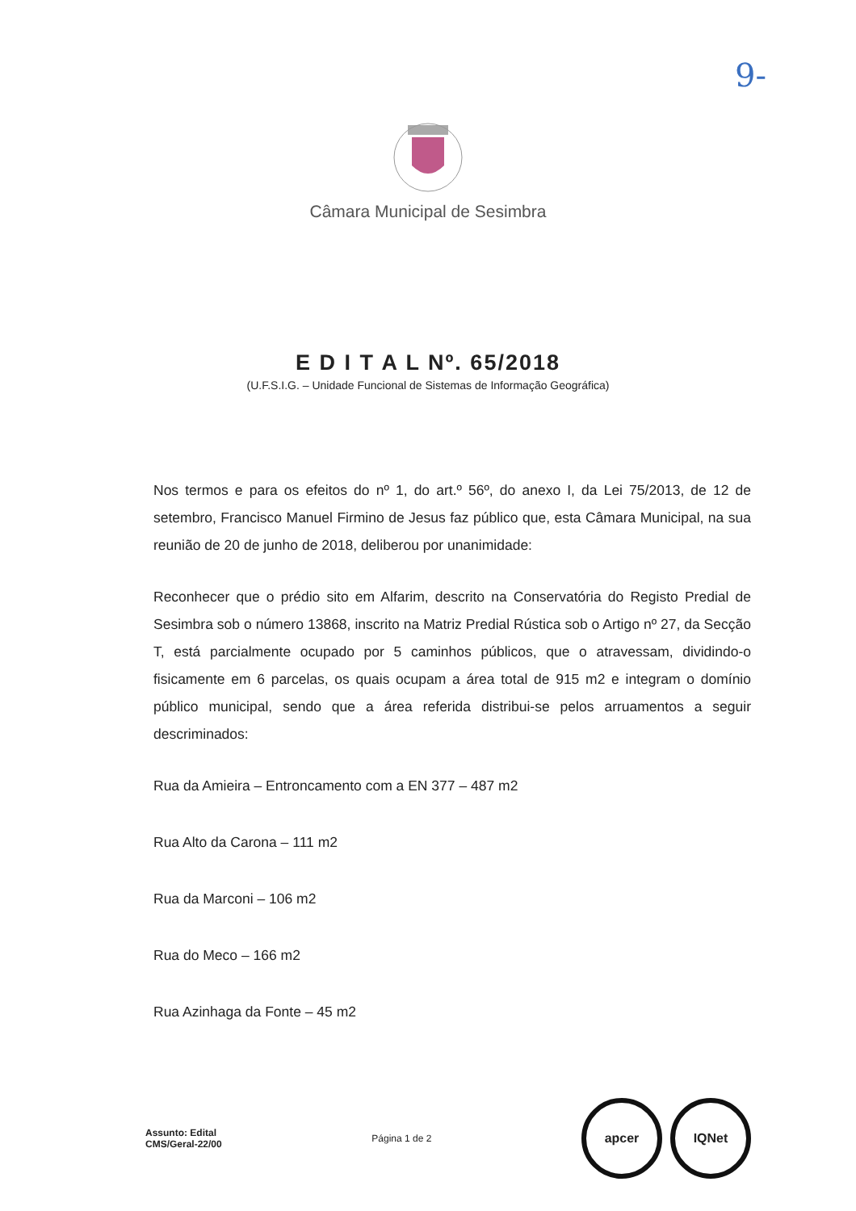9-
Câmara Municipal de Sesimbra
E D I T A L Nº. 65/2018
(U.F.S.I.G. – Unidade Funcional de Sistemas de Informação Geográfica)
Nos termos e para os efeitos do nº 1, do art.º 56º, do anexo I, da Lei 75/2013, de 12 de setembro, Francisco Manuel Firmino de Jesus faz público que, esta Câmara Municipal, na sua reunião de 20 de junho de 2018, deliberou por unanimidade:
Reconhecer que o prédio sito em Alfarim, descrito na Conservatória do Registo Predial de Sesimbra sob o número 13868, inscrito na Matriz Predial Rústica sob o Artigo nº 27, da Secção T, está parcialmente ocupado por 5 caminhos públicos, que o atravessam, dividindo-o fisicamente em 6 parcelas, os quais ocupam a área total de 915 m2 e integram o domínio público municipal, sendo que a área referida distribui-se pelos arruamentos a seguir descriminados:
Rua da Amieira – Entroncamento com a EN 377 – 487 m2
Rua Alto da Carona – 111 m2
Rua da Marconi – 106 m2
Rua do Meco – 166 m2
Rua Azinhaga da Fonte – 45 m2
Assunto: Edital
CMS/Geral-22/00
Página 1 de 2
apcer IQNet